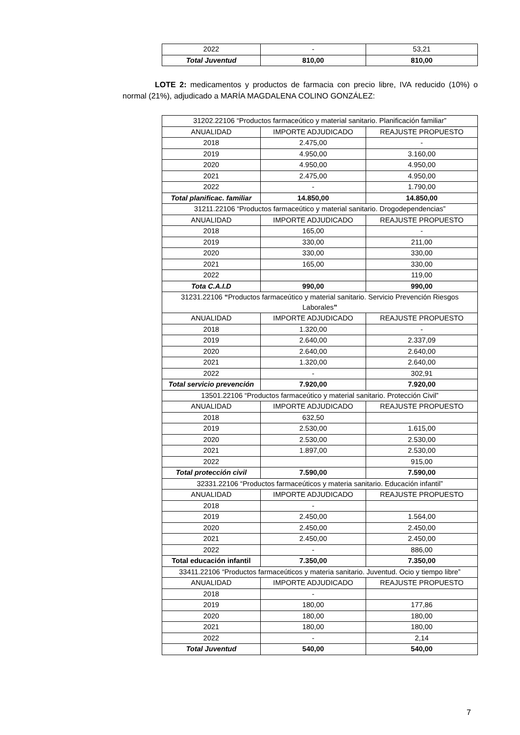| 2022 | - | 53,21 |
| Total Juventud | 810,00 | 810,00 |
LOTE 2: medicamentos y productos de farmacia con precio libre, IVA reducido (10%) o normal (21%), adjudicado a MARÍA MAGDALENA COLINO GONZÁLEZ:
| 31202.22106 “Productos farmaceútico y material sanitario. Planificación familiar” | | |
| ANUALIDAD | IMPORTE ADJUDICADO | REAJUSTE PROPUESTO |
| 2018 | 2.475,00 | - |
| 2019 | 4.950,00 | 3.160,00 |
| 2020 | 4.950,00 | 4.950,00 |
| 2021 | 2.475,00 | 4.950,00 |
| 2022 | - | 1.790,00 |
| Total planificac. familiar | 14.850,00 | 14.850,00 |
| 31211.22106 “Productos farmaceútico y material sanitario. Drogodependencias” | | |
| ANUALIDAD | IMPORTE ADJUDICADO | REAJUSTE PROPUESTO |
| 2018 | 165,00 | - |
| 2019 | 330,00 | 211,00 |
| 2020 | 330,00 | 330,00 |
| 2021 | 165,00 | 330,00 |
| 2022 | | 119,00 |
| Tota C.A.I.D | 990,00 | 990,00 |
| 31231.22106 “ Productos farmaceútico y material sanitario. Servicio Prevención Riesgos Laborales ” | | |
| ANUALIDAD | IMPORTE ADJUDICADO | REAJUSTE PROPUESTO |
| 2018 | 1.320,00 | - |
| 2019 | 2.640,00 | 2.337,09 |
| 2020 | 2.640,00 | 2.640,00 |
| 2021 | 1.320,00 | 2.640,00 |
| 2022 | - | 302,91 |
| Total servicio prevención | 7.920,00 | 7.920,00 |
| 13501.22106 “Productos farmaceútico y material sanitario. Protección Civil” | | |
| ANUALIDAD | IMPORTE ADJUDICADO | REAJUSTE PROPUESTO |
| 2018 | 632,50 | |
| 2019 | 2.530,00 | 1.615,00 |
| 2020 | 2.530,00 | 2.530,00 |
| 2021 | 1.897,00 | 2.530,00 |
| 2022 | | 915,00 |
| Total protección civil | 7.590,00 | 7.590,00 |
| 32331.22106 “Productos farmaceúticos y materia sanitario. Educación infantil” | | |
| ANUALIDAD | IMPORTE ADJUDICADO | REAJUSTE PROPUESTO |
| 2018 | - | |
| 2019 | 2.450,00 | 1.564,00 |
| 2020 | 2.450,00 | 2.450,00 |
| 2021 | 2.450,00 | 2.450,00 |
| 2022 | - | 886,00 |
| Total educación infantil | 7.350,00 | 7.350,00 |
| 33411.22106 “Productos farmaceúticos y materia sanitario. Juventud. Ocio y tiempo libre” | | |
| ANUALIDAD | IMPORTE ADJUDICADO | REAJUSTE PROPUESTO |
| 2018 | - | |
| 2019 | 180,00 | 177,86 |
| 2020 | 180,00 | 180,00 |
| 2021 | 180,00 | 180,00 |
| 2022 | - | 2,14 |
| Total Juventud | 540,00 | 540,00 |
7